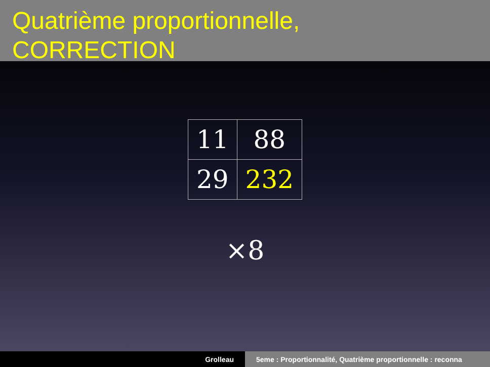Quatrième proportionnelle,
CORRECTION
| 11 | 88 |
| 29 | 232 |
×8
Grolleau 5eme : Proportionnalité, Quatrième proportionnelle : reconna